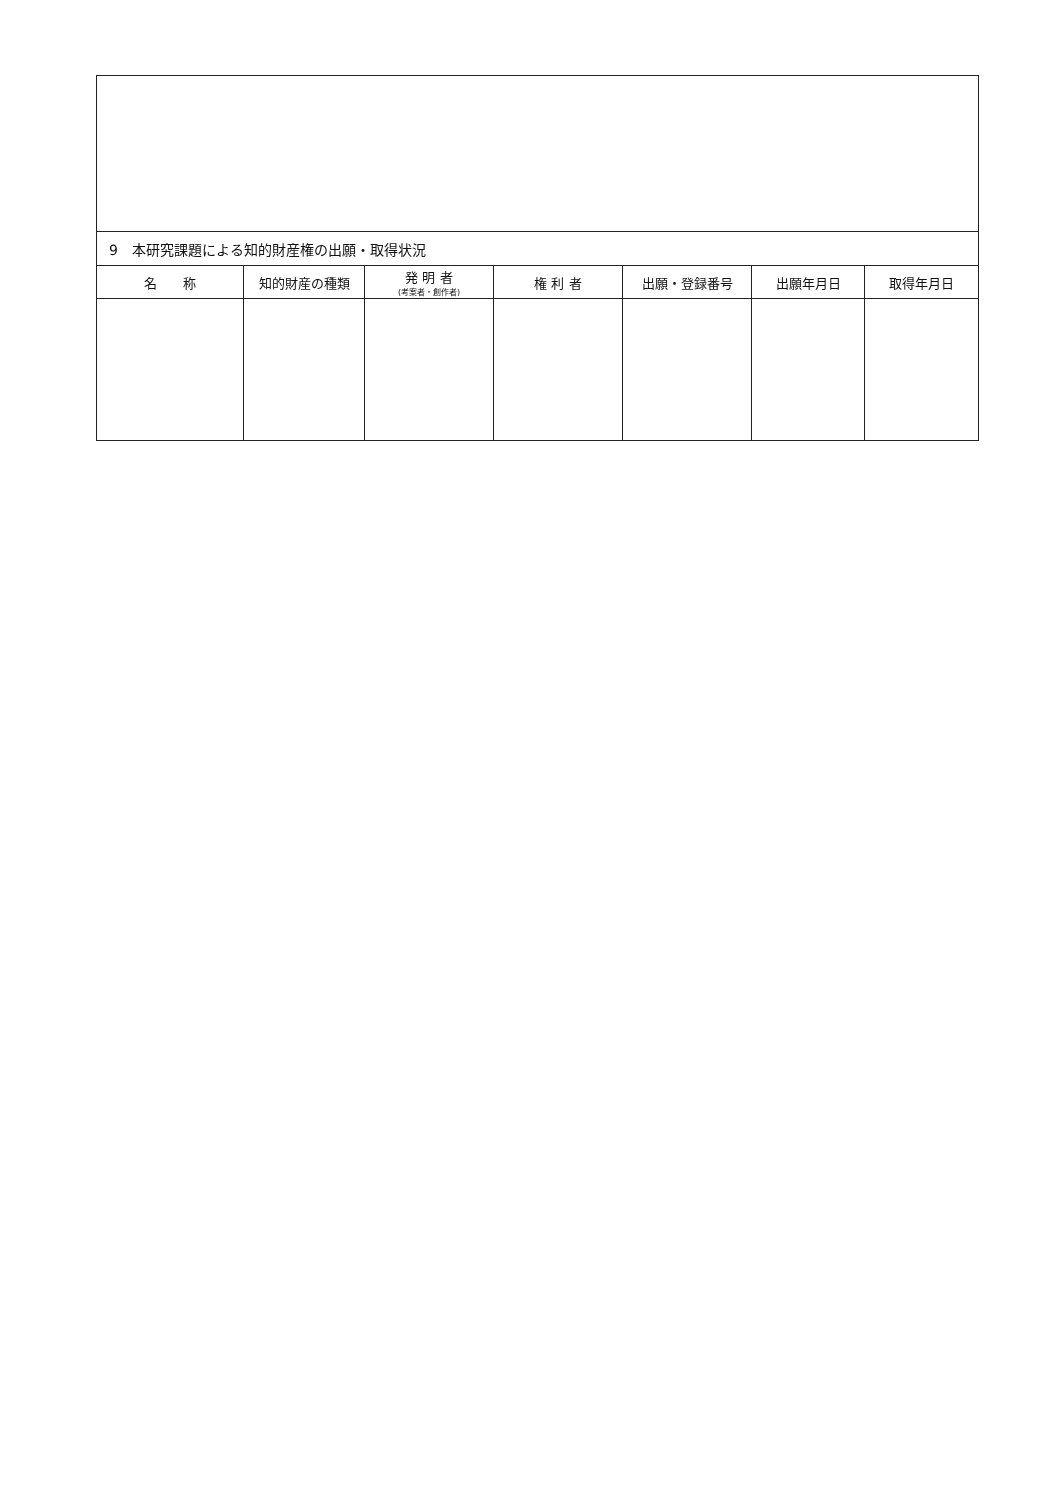| 9 本研究課題による知的財産権の出願・取得状況 | | | | | | |
| 名 称 | 知的財産の種類 | 発 明 者 (考案者・創作者) | 権 利 者 | 出願・登録番号 | 出願年月日 | 取得年月日 |